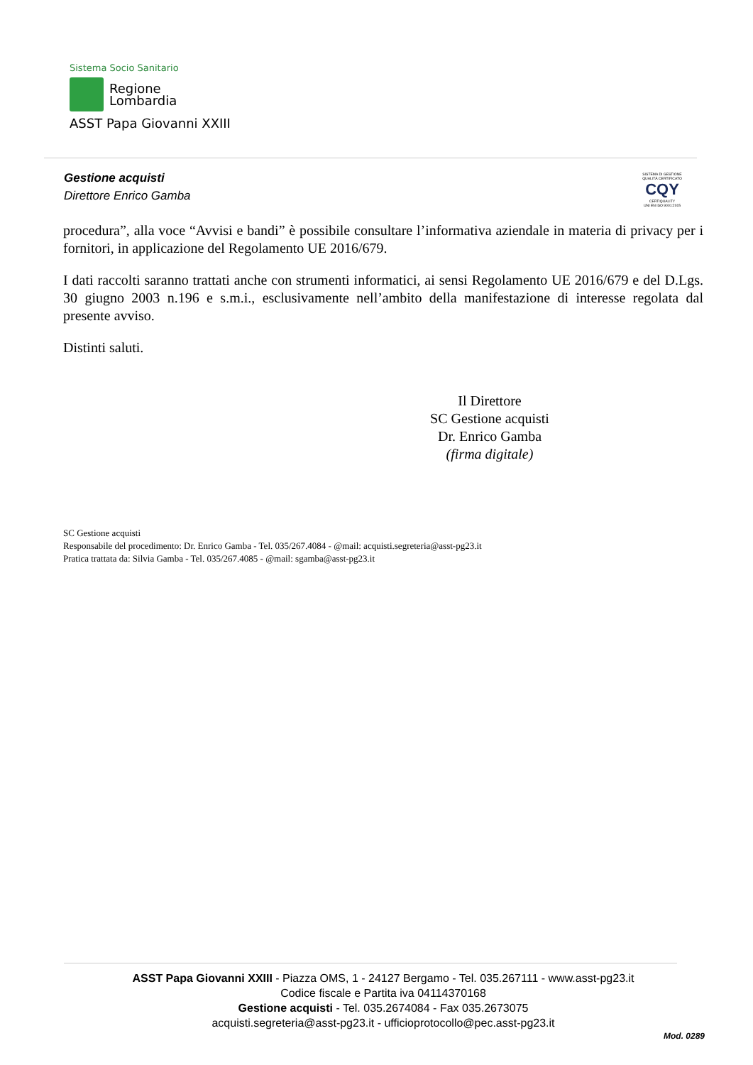Sistema Socio Sanitario
Regione
Lombardia
ASST Papa Giovanni XXIII
Gestione acquisti
Direttore Enrico Gamba
SISTEMA DI GESTIONE QUALITÀ CERTIFICATO
CQY
CERTIQUALITY
UNI EN ISO 9001:2015
procedura”, alla voce “Avvisi e bandi” è possibile consultare l’informativa aziendale in materia di privacy per i fornitori, in applicazione del Regolamento UE 2016/679.
I dati raccolti saranno trattati anche con strumenti informatici, ai sensi Regolamento UE 2016/679 e del D.Lgs. 30 giugno 2003 n.196 e s.m.i., esclusivamente nell’ambito della manifestazione di interesse regolata dal presente avviso.
Distinti saluti.
Il Direttore
SC Gestione acquisti
Dr. Enrico Gamba
(firma digitale)
SC Gestione acquisti
Responsabile del procedimento: Dr. Enrico Gamba - Tel. 035/267.4084 - @mail: acquisti.segreteria@asst-pg23.it
Pratica trattata da: Silvia Gamba - Tel. 035/267.4085 - @mail: sgamba@asst-pg23.it
ASST Papa Giovanni XXIII - Piazza OMS, 1 - 24127 Bergamo - Tel. 035.267111 - www.asst-pg23.it
Codice fiscale e Partita iva 04114370168
Gestione acquisti - Tel. 035.2674084 - Fax 035.2673075
acquisti.segreteria@asst-pg23.it - ufficioprotocollo@pec.asst-pg23.it
Mod. 0289